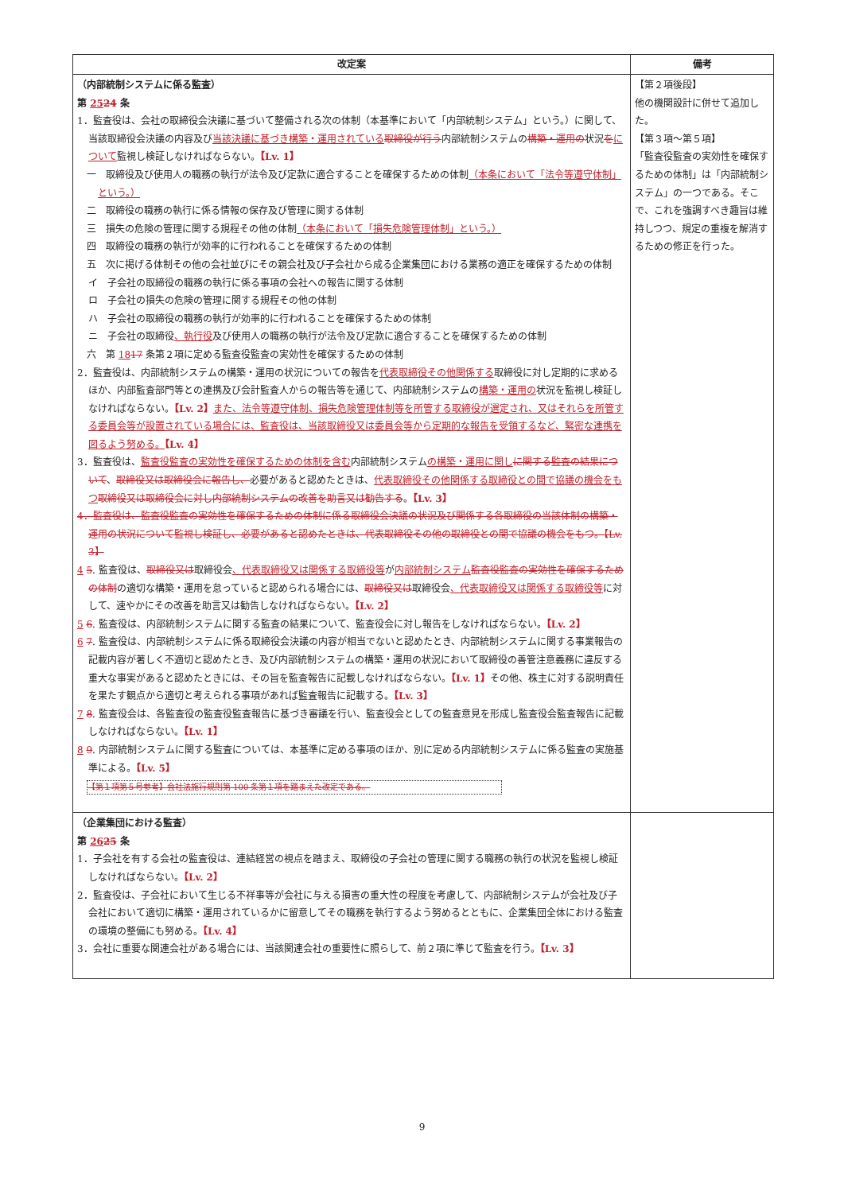| 改定案 | 備考 |
| --- | --- |
| （内部統制システムに係る監査） 第 25 24 条 1．監査役は、会社の取締役会決議に基づいて整備される次の体制（本基準において「内部統制システム」という。）に関して、当該取締役会決議の内容及び 当該決議に基づき構築・運用されている 取締役が行う 内部統制システムの 構築・運用の 状況 を について 監視し検証しなければならない。 【Lv. 1】 一 取締役及び使用人の職務の執行が法令及び定款に適合することを確保するための体制 （本条において「法令等遵守体制」という。） 二 取締役の職務の執行に係る情報の保存及び管理に関する体制 三 損失の危険の管理に関する規程その他の体制 （本条において「損失危険管理体制」という。） 四 取締役の職務の執行が効率的に行われることを確保するための体制 五 次に掲げる体制その他の会社並びにその親会社及び子会社から成る企業集団における業務の適正を確保するための体制 イ 子会社の取締役の職務の執行に係る事項の会社への報告に関する体制 ロ 子会社の損失の危険の管理に関する規程その他の体制 ハ 子会社の取締役の職務の執行が効率的に行われることを確保するための体制 ニ 子会社の取締役 、執行役 及び使用人の職務の執行が法令及び定款に適合することを確保するための体制 六 第 18 17 条第２項に定める監査役監査の実効性を確保するための体制 2．監査役は、内部統制システムの構築・運用の状況についての報告を 代表取締役その他関係する 取締役に対し定期的に求めるほか、内部監査部門等との連携及び会計監査人からの報告等を通じて、内部統制システムの 構築・運用の 状況を監視し検証しなければならない。 【Lv. 2】 また、法令等遵守体制、損失危険管理体制等を所管する取締役が選定され、又はそれらを所管する委員会等が設置されている場合には、監査役は、当該取締役又は委員会等から定期的な報告を受領するなど、緊密な連携を図るよう努める。 【Lv. 4】 3．監査役は、 監査役監査の実効性を確保するための体制を含む 内部統制システム の構築・運用に関し に関する監査の結果について 、 取締役又は取締役会に報告し、 必要があると認めたときは、 代表取締役その他関係する取締役との間で協議の機会をもつ 取締役又は取締役会に対し内部統制システムの改善を助言又は勧告する 。 【Lv. 3】 4．監査役は、監査役監査の実効性を確保するための体制に係る取締役会決議の状況及び関係する各取締役の当該体制の構築・運用の状況について監視し検証し、必要があると認めたときは、代表取締役その他の取締役との間で協議の機会をもつ。【Lv. 3】 4 5 . 監査役は、 取締役又は 取締役会 、代表取締役又は関係する取締役等 が 内部統制システム 監査役監査の実効性を確保するための体制 の適切な構築・運用を怠っていると認められる場合には、 取締役又は 取締役会 、代表取締役又は関係する取締役等 に対して、速やかにその改善を助言又は勧告しなければならない。 【Lv. 2】 5 6 . 監査役は、内部統制システムに関する監査の結果について、監査役会に対し報告をしなければならない。 【Lv. 2】 6 7 . 監査役は、内部統制システムに係る取締役会決議の内容が相当でないと認めたとき、内部統制システムに関する事業報告の記載内容が著しく不適切と認めたとき、及び内部統制システムの構築・運用の状況において取締役の善管注意義務に違反する重大な事実があると認めたときには、その旨を監査報告に記載しなければならない。 【Lv. 1】 その他、株主に対する説明責任を果たす観点から適切と考えられる事項があれば監査報告に記載する。 【Lv. 3】 7 8 . 監査役会は、各監査役の監査役監査報告に基づき審議を行い、監査役会としての監査意見を形成し監査役会監査報告に記載しなければならない。 【Lv. 1】 8 9 . 内部統制システムに関する監査については、本基準に定める事項のほか、別に定める内部統制システムに係る監査の実施基準による。 【Lv. 5】 【第１項第５号参考】会社法施行規則第 100 条第１項を踏まえた改定である。 | 【第２項後段】 他の機関設計に併せて追加した。 【第３項～第５項】 「監査役監査の実効性を確保するための体制」は「内部統制システム」の一つである。そこで、これを強調すべき趣旨は維持しつつ、規定の重複を解消するための修正を行った。 |
| （企業集団における監査） 第 26 25 条 1．子会社を有する会社の監査役は、連結経営の視点を踏まえ、取締役の子会社の管理に関する職務の執行の状況を監視し検証しなければならない。 【Lv. 2】 2．監査役は、子会社において生じる不祥事等が会社に与える損害の重大性の程度を考慮して、内部統制システムが会社及び子会社において適切に構築・運用されているかに留意してその職務を執行するよう努めるとともに、企業集団全体における監査の環境の整備にも努める。 【Lv. 4】 3．会社に重要な関連会社がある場合には、当該関連会社の重要性に照らして、前２項に準じて監査を行う。 【Lv. 3】 | |
9